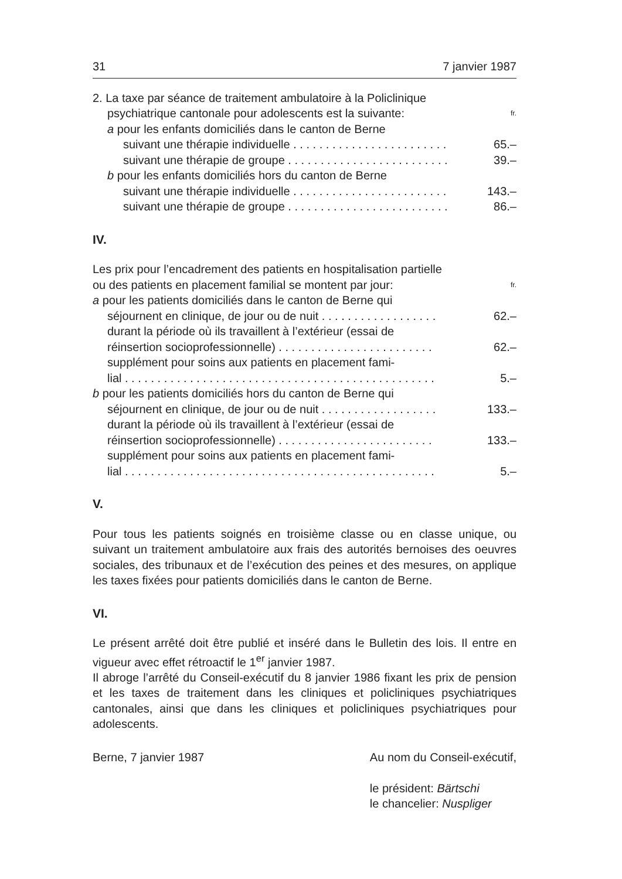31 7 janvier 1987
2. La taxe par séance de traitement ambulatoire à la Policlinique
psychiatrique cantonale pour adolescents est la suivante: fr.
a pour les enfants domiciliés dans le canton de Berne
suivant une thérapie individuelle . . . . . . . . . . . . . . . . . . . . . . . . 65.–
suivant une thérapie de groupe . . . . . . . . . . . . . . . . . . . . . . . . . 39.–
b pour les enfants domiciliés hors du canton de Berne
suivant une thérapie individuelle . . . . . . . . . . . . . . . . . . . . . . . . 143.–
suivant une thérapie de groupe . . . . . . . . . . . . . . . . . . . . . . . . . 86.–
IV.
Les prix pour l’encadrement des patients en hospitalisation partielle
ou des patients en placement familial se montent par jour: fr.
a pour les patients domiciliés dans le canton de Berne qui
séjournent en clinique, de jour ou de nuit . . . . . . . . . . . . . . . . . . 62.–
durant la période où ils travaillent à l’extérieur (essai de
réinsertion socioprofessionnelle) . . . . . . . . . . . . . . . . . . . . . . . . 62.–
supplément pour soins aux patients en placement fami-
lial . . . . . . . . . . . . . . . . . . . . . . . . . . . . . . . . . . . . . . . . . . . . . . . . 5.–
b pour les patients domiciliés hors du canton de Berne qui
séjournent en clinique, de jour ou de nuit . . . . . . . . . . . . . . . . . . 133.–
durant la période où ils travaillent à l’extérieur (essai de
réinsertion socioprofessionnelle) . . . . . . . . . . . . . . . . . . . . . . . . 133.–
supplément pour soins aux patients en placement fami-
lial . . . . . . . . . . . . . . . . . . . . . . . . . . . . . . . . . . . . . . . . . . . . . . . . 5.–
V.
Pour tous les patients soignés en troisième classe ou en classe unique, ou suivant un traitement ambulatoire aux frais des autorités bernoises des oeuvres sociales, des tribunaux et de l’exécution des peines et des mesures, on applique les taxes fixées pour patients domiciliés dans le canton de Berne.
VI.
Le présent arrêté doit être publié et inséré dans le Bulletin des lois. Il entre en vigueur avec effet rétroactif le 1<sup>er</sup> janvier 1987.
Il abroge l’arrêté du Conseil-exécutif du 8 janvier 1986 fixant les prix de pension et les taxes de traitement dans les cliniques et policliniques psychiatriques cantonales, ainsi que dans les cliniques et policliniques psychiatriques pour adolescents.
Berne, 7 janvier 1987 Au nom du Conseil-exécutif,
le président: Bärtschi
le chancelier: Nuspliger